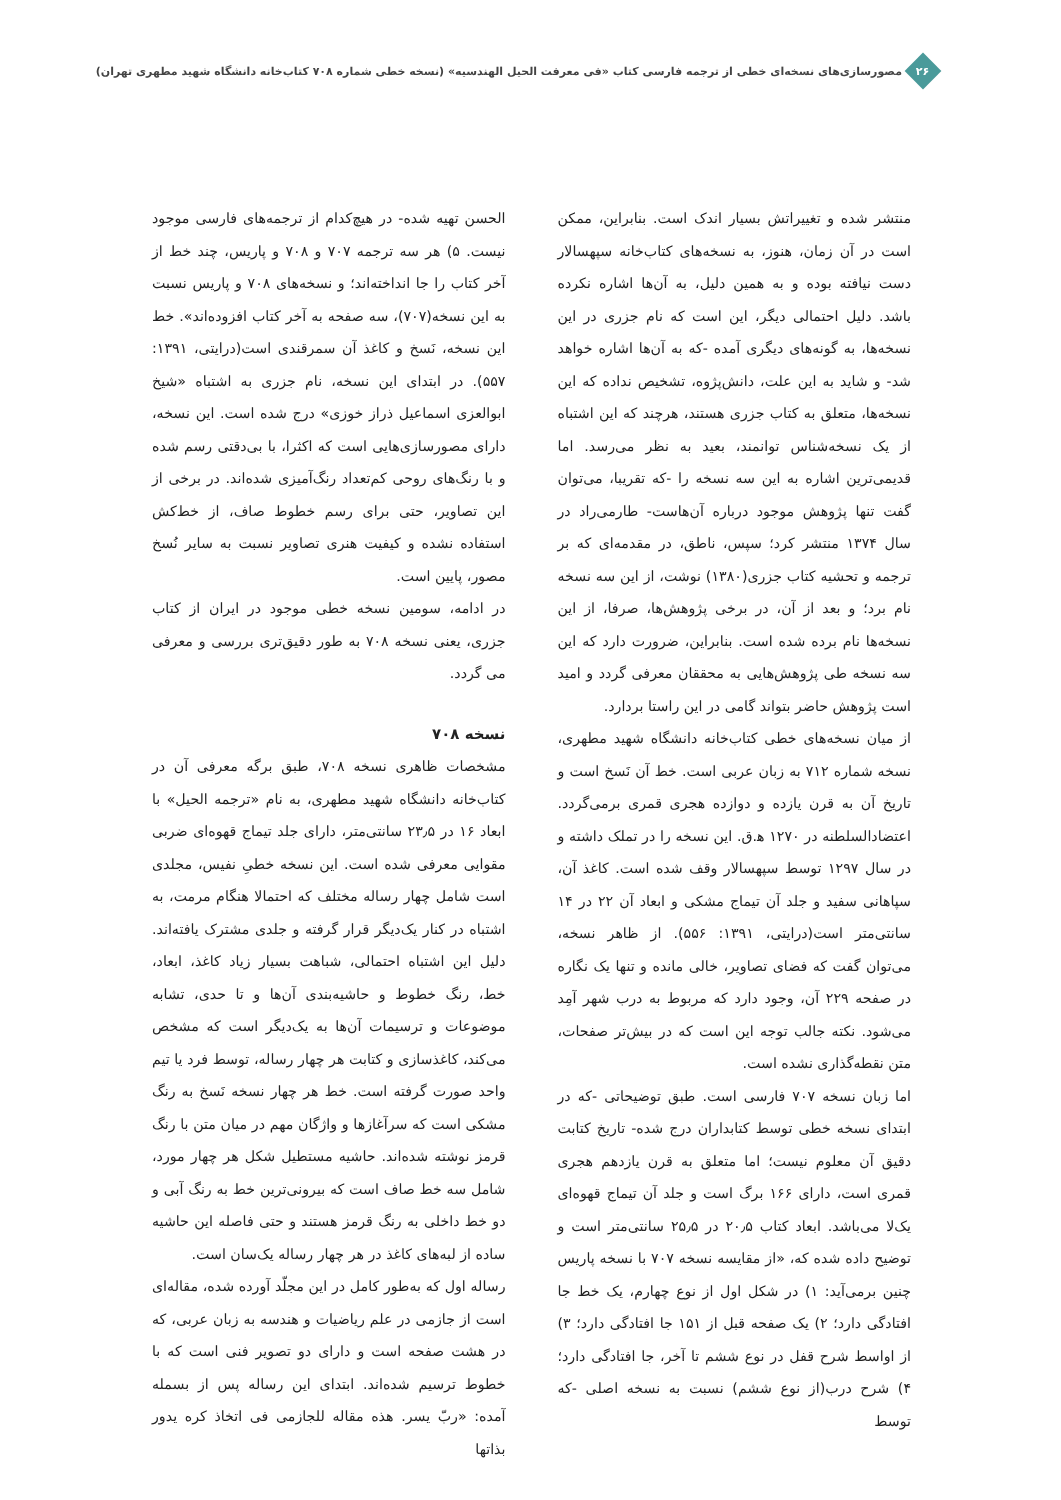۲۶
مصورسازی‌های نسخه‌ای خطی از ترجمه فارسی کتاب «فی معرفت الحیل الهندسیه» (نسخه خطی شماره ۷۰۸ کتاب‌خانه دانشگاه شهید مطهری تهران)
منتشر شده و تغییراتش بسیار اندک است. بنابراین، ممکن است در آن زمان، هنوز، به نسخه‌های کتاب‌خانه سپهسالار دست نیافته بوده و به همین دلیل، به آن‌ها اشاره نکرده باشد. دلیل احتمالی دیگر، این است که نام جزری در این نسخه‌ها، به گونه‌های دیگری آمده -که به آن‌ها اشاره خواهد شد- و شاید به این علت، دانش‌پژوه، تشخیص نداده که این نسخه‌ها، متعلق به کتاب جزری هستند، هرچند که این اشتباه از یک نسخه‌شناس توانمند، بعید به نظر می‌رسد. اما قدیمی‌ترین اشاره به این سه نسخه را -که تقریبا، می‌توان گفت تنها پژوهش موجود درباره آن‌هاست- طارمی‌راد در سال ۱۳۷۴ منتشر کرد؛ سپس، ناطق، در مقدمه‌ای که بر ترجمه و تحشیه کتاب جزری(۱۳۸۰) نوشت، از این سه نسخه نام برد؛ و بعد از آن، در برخی پژوهش‌ها، صرفا، از این نسخه‌ها نام برده شده است. بنابراین، ضرورت دارد که این سه نسخه طی پژوهش‌هایی به محققان معرفی گردد و امید است پژوهش حاضر بتواند گامی در این راستا بردارد.
از میان نسخه‌های خطی کتاب‌خانه دانشگاه شهید مطهری، نسخه شماره ۷۱۲ به زبان عربی است. خط آن نَسخ است و تاریخ آن به قرن یازده و دوازده هجری قمری برمی‌گردد. اعتضادالسلطنه در ۱۲۷۰ ه‍.ق. این نسخه را در تملک داشته و در سال ۱۲۹۷ توسط سپهسالار وقف شده است. کاغذ آن، سپاهانی سفید و جلد آن تیماج مشکی و ابعاد آن ۲۲ در ۱۴ سانتی‌متر است(درایتی، ۱۳۹۱: ۵۵۶). از ظاهر نسخه، می‌توان گفت که فضای تصاویر، خالی مانده و تنها یک نگاره در صفحه ۲۲۹ آن، وجود دارد که مربوط به درب شهر آمِد می‌شود. نکته جالب توجه این است که در بیش‌تر صفحات، متن نقطه‌گذاری نشده است.
اما زبان نسخه ۷۰۷ فارسی است. طبق توضیحاتی -که در ابتدای نسخه خطی توسط کتابداران درج شده- تاریخ کتابت دقیق آن معلوم نیست؛ اما متعلق به قرن یازدهم هجری قمری است، دارای ۱۶۶ برگ است و جلد آن تیماج قهوه‌ای یک‌لا می‌باشد. ابعاد کتاب ۲۰٫۵ در ۲۵٫۵ سانتی‌متر است و توضیح داده شده که، «از مقایسه نسخه ۷۰۷ با نسخه پاریس چنین برمی‌آید: ۱) در شکل اول از نوع چهارم، یک خط جا افتادگی دارد؛ ۲) یک صفحه قبل از ۱۵۱ جا افتادگی دارد؛ ۳) از اواسط شرح قفل در نوع ششم تا آخر، جا افتادگی دارد؛ ۴) شرح درب(از نوع ششم) نسبت به نسخه اصلی -که توسط
الحسن تهیه شده- در هیچ‌کدام از ترجمه‌های فارسی موجود نیست. ۵) هر سه ترجمه ۷۰۷ و ۷۰۸ و پاریس، چند خط از آخر کتاب را جا انداخته‌اند؛ و نسخه‌های ۷۰۸ و پاریس نسبت به این نسخه(۷۰۷)، سه صفحه به آخر کتاب افزوده‌اند». خط این نسخه، نَسخ و کاغذ آن سمرقندی است(درایتی، ۱۳۹۱: ۵۵۷). در ابتدای این نسخه، نام جزری به اشتباه «شیخ ابوالعزی اسماعیل ذراز خوزی» درج شده است. این نسخه، دارای مصورسازی‌هایی است که اکثرا، با بی‌دقتی رسم شده و با رنگ‌های روحی کم‌تعداد رنگ‌آمیزی شده‌اند. در برخی از این تصاویر، حتی برای رسم خطوط صاف، از خط‌کش استفاده نشده و کیفیت هنری تصاویر نسبت به سایر نُسخ مصور، پایین است.
در ادامه، سومین نسخه خطی موجود در ایران از کتاب جزری، یعنی نسخه ۷۰۸ به طور دقیق‌تری بررسی و معرفی می گردد.
نسخه ۷۰۸
مشخصات ظاهری نسخه ۷۰۸، طبق برگه معرفی آن در کتاب‌خانه دانشگاه شهید مطهری، به نام «ترجمه الحیل» با ابعاد ۱۶ در ۲۳٫۵ سانتی‌متر، دارای جلد تیماج قهوه‌ای ضربی مقوایی معرفی شده است. این نسخه خطیِ نفیس، مجلدی است شامل چهار رساله مختلف که احتمالا هنگام مرمت، به اشتباه در کنار یک‌دیگر قرار گرفته و جلدی مشترک یافته‌اند. دلیل این اشتباه احتمالی، شباهت بسیار زیاد کاغذ، ابعاد، خط، رنگ خطوط و حاشیه‌بندی آن‌ها و تا حدی، تشابه موضوعات و ترسیمات آن‌ها به یک‌دیگر است که مشخص می‌کند، کاغذسازی و کتابت هر چهار رساله، توسط فرد یا تیم واحد صورت گرفته است. خط هر چهار نسخه نَسخ به رنگ مشکی است که سرآغازها و واژگان مهم در میان متن با رنگ قرمز نوشته شده‌اند. حاشیه مستطیل شکل هر چهار مورد، شامل سه خط صاف است که بیرونی‌ترین خط به رنگ آبی و دو خط داخلی به رنگ قرمز هستند و حتی فاصله این حاشیه ساده از لبه‌های کاغذ در هر چهار رساله یک‌سان است.
رساله اول که به‌طور کامل در این مجلّد آورده شده، مقاله‌ای است از جازمی در علم ریاضیات و هندسه به زبان عربی، که در هشت صفحه است و دارای دو تصویر فنی است که با خطوط ترسیم شده‌اند. ابتدای این رساله پس از بسمله آمده: «ربّ یسر. هذه مقاله للجازمی فی اتخاذ کره یدور بذاتها